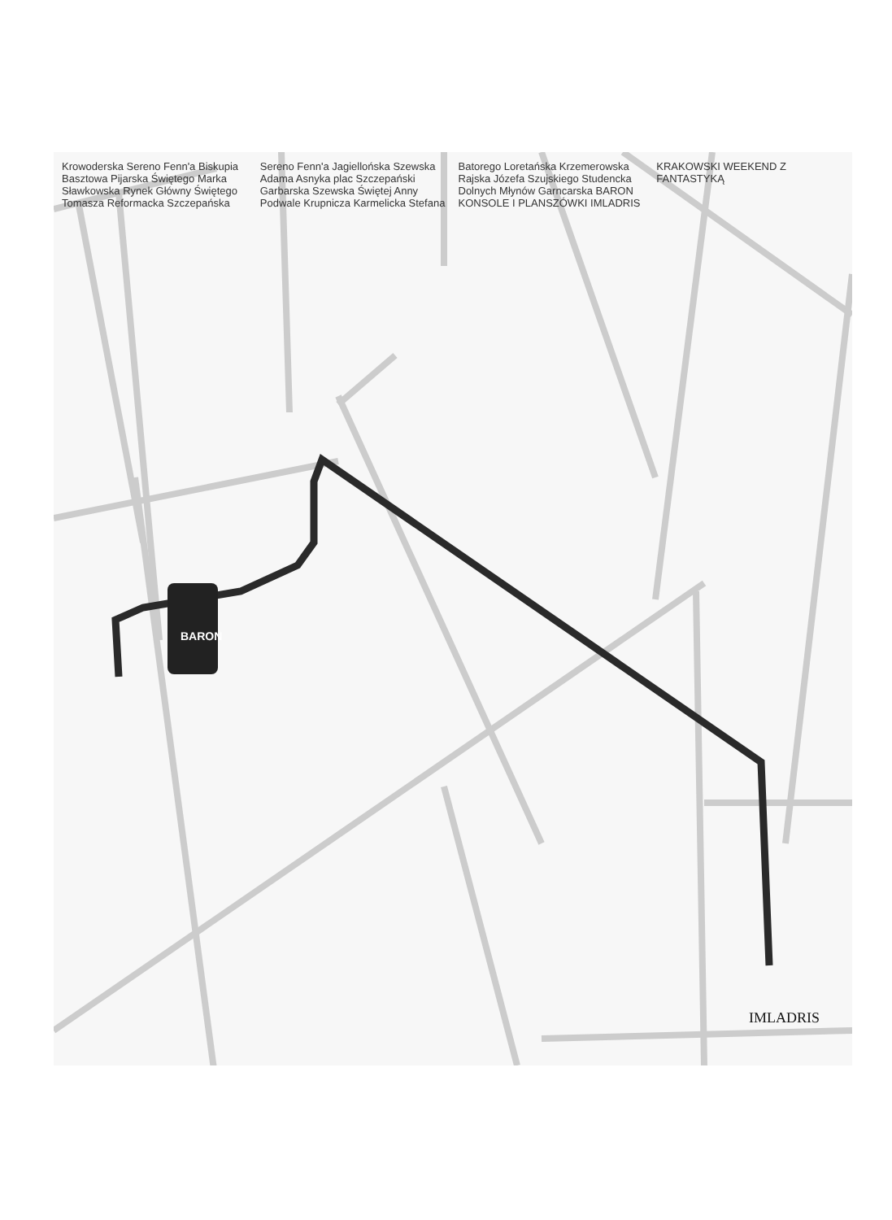BARON
IMLADRIS
Krowoderska Sereno Fenn'a Biskupia Basztowa Pijarska Świętego Marka Sławkowska Rynek Główny Świętego Tomasza Reformacka Szczepańska Sereno Fenn'a Jagiellońska Szewska Adama Asnyka plac Szczepański Garbarska Szewska Świętej Anny Podwale Krupnicza Karmelicka Stefana Batorego Loretańska Krzemerowska Rajska Józefa Szujskiego Studencka Dolnych Młynów Garncarska BARON KONSOLE I PLANSZÓWKI IMLADRIS KRAKOWSKI WEEKEND Z FANTASTYKĄ